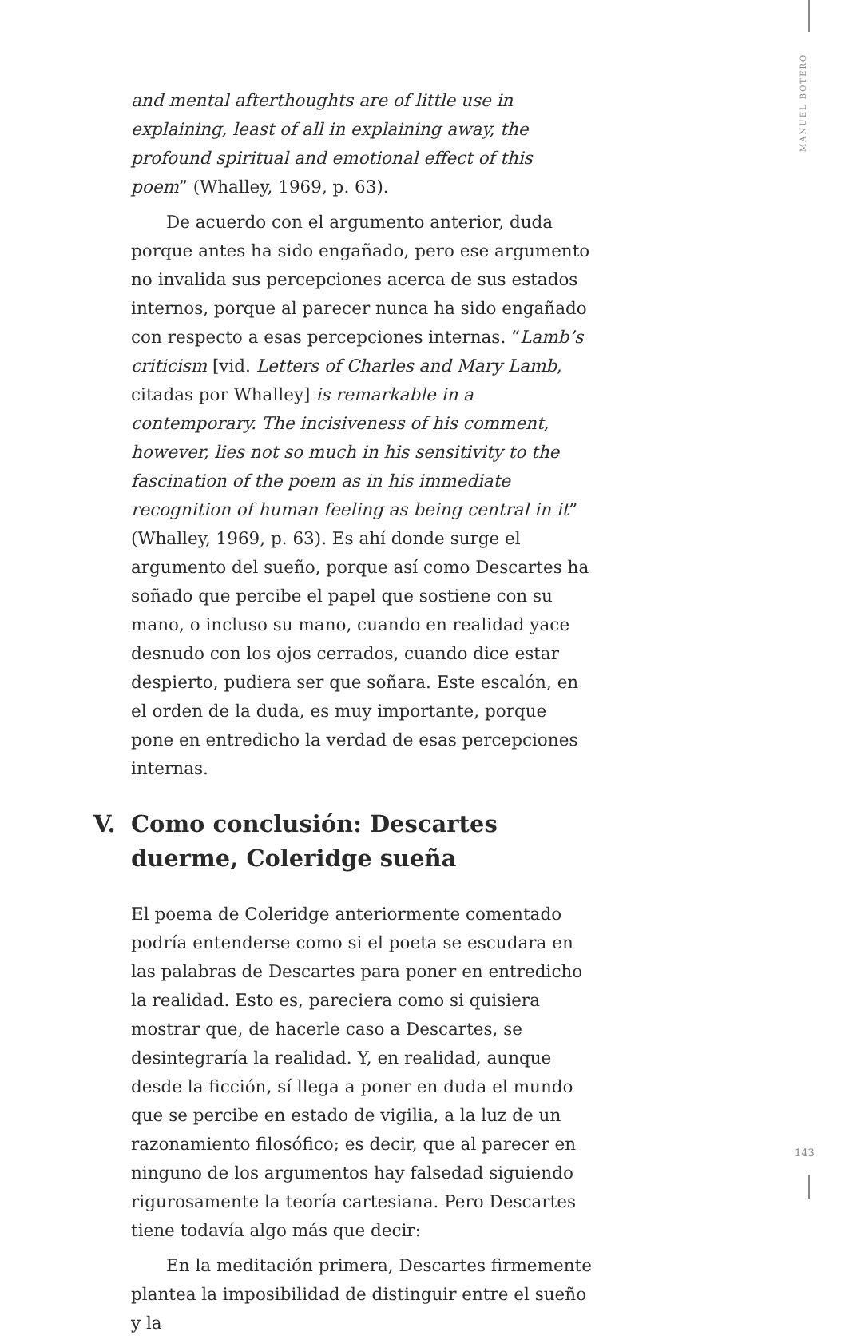MANUEL BOTERO
and mental afterthoughts are of little use in explaining, least of all in explaining away, the profound spiritual and emotional effect of this poem” (Whalley, 1969, p. 63).
De acuerdo con el argumento anterior, duda porque antes ha sido engañado, pero ese argumento no invalida sus percepciones acerca de sus estados internos, porque al parecer nunca ha sido engañado con respecto a esas percepciones internas. “Lamb’s criticism [vid. Letters of Charles and Mary Lamb, citadas por Whalley] is remarkable in a contemporary. The incisiveness of his comment, however, lies not so much in his sensitivity to the fascination of the poem as in his immediate recognition of human feeling as being central in it” (Whalley, 1969, p. 63). Es ahí donde surge el argumento del sueño, porque así como Descartes ha soñado que percibe el papel que sostiene con su mano, o incluso su mano, cuando en realidad yace desnudo con los ojos cerrados, cuando dice estar despierto, pudiera ser que soñara. Este escalón, en el orden de la duda, es muy importante, porque pone en entredicho la verdad de esas percepciones internas.
V. Como conclusión: Descartes duerme, Coleridge sueña
El poema de Coleridge anteriormente comentado podría entenderse como si el poeta se escudara en las palabras de Descartes para poner en entredicho la realidad. Esto es, pareciera como si quisiera mostrar que, de hacerle caso a Descartes, se desintegraría la realidad. Y, en realidad, aunque desde la ficción, sí llega a poner en duda el mundo que se percibe en estado de vigilia, a la luz de un razonamiento filosófico; es decir, que al parecer en ninguno de los argumentos hay falsedad siguiendo rigurosamente la teoría cartesiana. Pero Descartes tiene todavía algo más que decir:
En la meditación primera, Descartes firmemente plantea la imposibilidad de distinguir entre el sueño y la
143